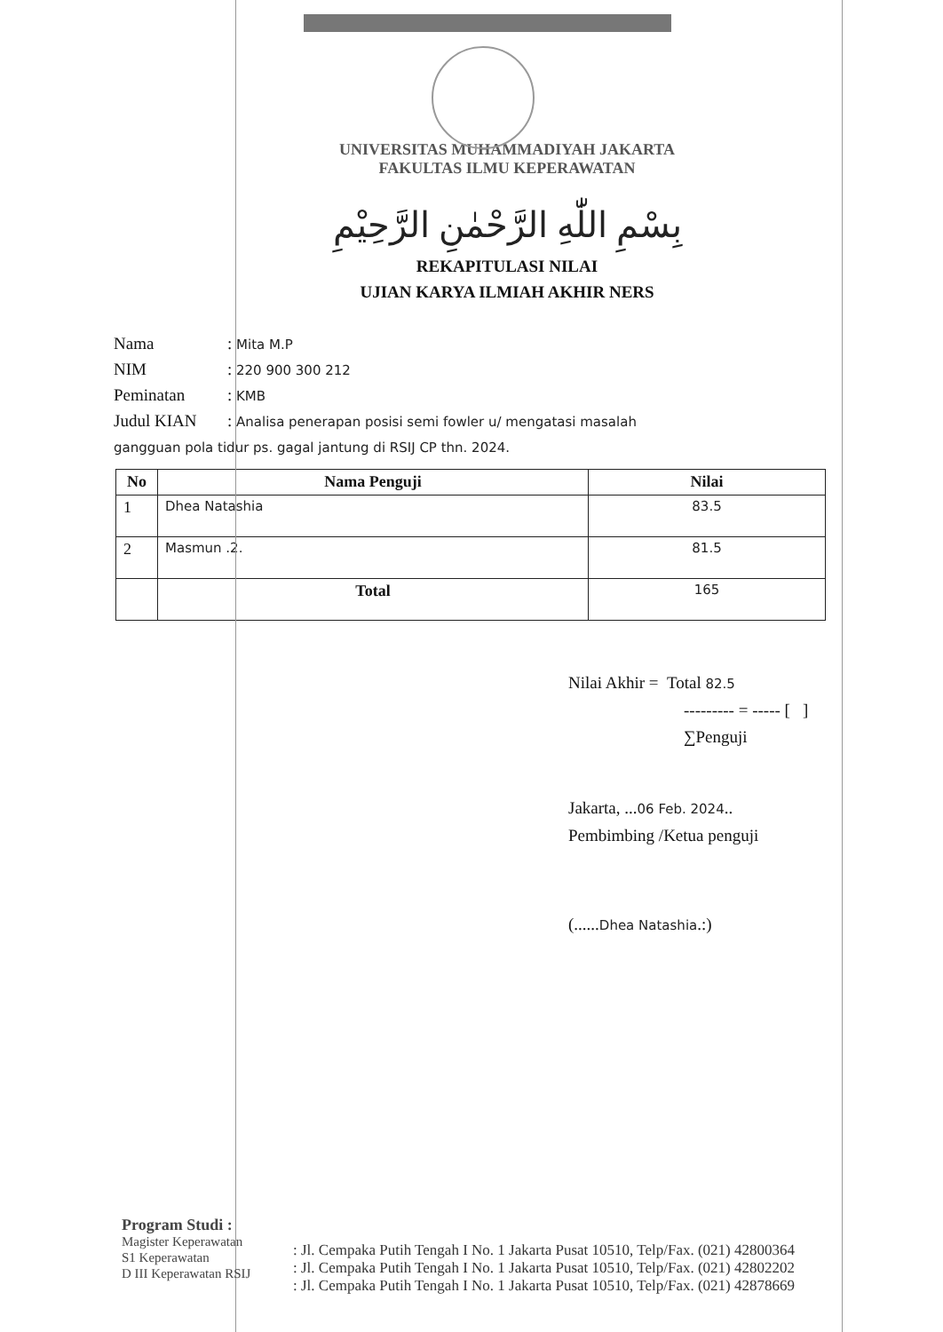UNIVERSITAS MUHAMMADIYAH JAKARTA
FAKULTAS ILMU KEPERAWATAN
بِسْمِ اللّٰهِ الرَّحْمٰنِ الرَّحِيْمِ
REKAPITULASI NILAI
UJIAN KARYA ILMIAH AKHIR NERS
Nama: Mita M.P
NIM: 220 900 300 212
Peminatan: KMB
Judul KIAN: Analisa penerapan posisi semi fowler u/ mengatasi masalah
gangguan pola tidur ps. gagal jantung di RSIJ CP thn. 2024.
| No | Nama Penguji | Nilai |
| --- | --- | --- |
| 1 | Dhea Natashia | 83.5 |
| 2 | Masmun .2. | 81.5 |
| | Total | 165 |
Nilai Akhir = Total 82.5
--------- = ----- [ ]
∑Penguji
Jakarta, ...06 Feb. 2024..
Pembimbing /Ketua penguji
(......Dhea Natashia.:)
Program Studi :
Magister Keperawatan
S1 Keperawatan
D III Keperawatan RSIJ
: Jl. Cempaka Putih Tengah I No. 1 Jakarta Pusat 10510, Telp/Fax. (021) 42800364
: Jl. Cempaka Putih Tengah I No. 1 Jakarta Pusat 10510, Telp/Fax. (021) 42802202
: Jl. Cempaka Putih Tengah I No. 1 Jakarta Pusat 10510, Telp/Fax. (021) 42878669